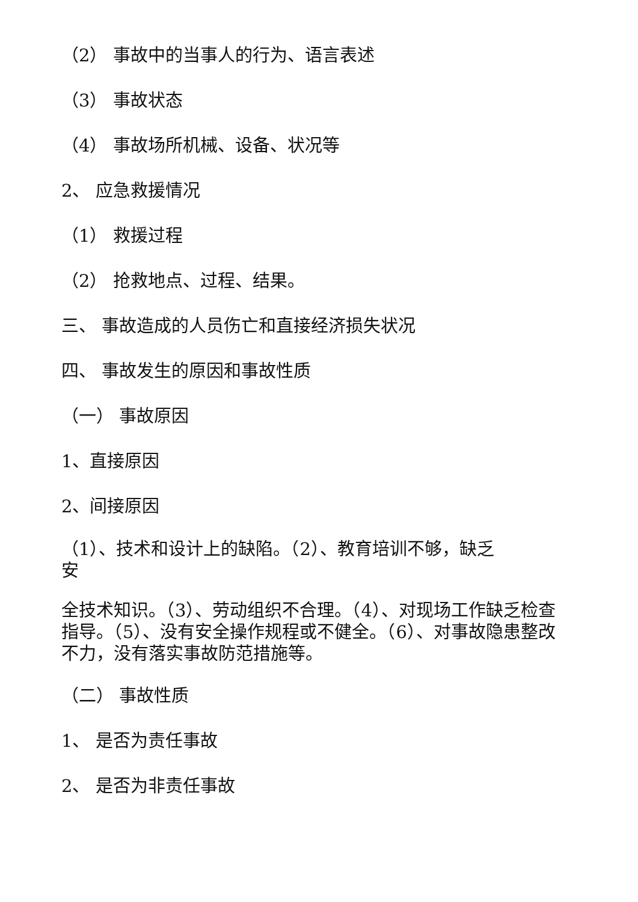（2） 事故中的当事人的行为、语言表述
（3） 事故状态
（4） 事故场所机械、设备、状况等
2、 应急救援情况
（1） 救援过程
（2） 抢救地点、过程、结果。
三、 事故造成的人员伤亡和直接经济损失状况
四、 事故发生的原因和事故性质
（一） 事故原因
1、直接原因
2、间接原因
（1）、技术和设计上的缺陷。（2）、教育培训不够，缺乏
安
全技术知识。（3）、劳动组织不合理。（4）、对现场工作缺乏检查指导。（5）、没有安全操作规程或不健全。（6）、对事故隐患整改不力，没有落实事故防范措施等。
（二） 事故性质
1、 是否为责任事故
2、 是否为非责任事故